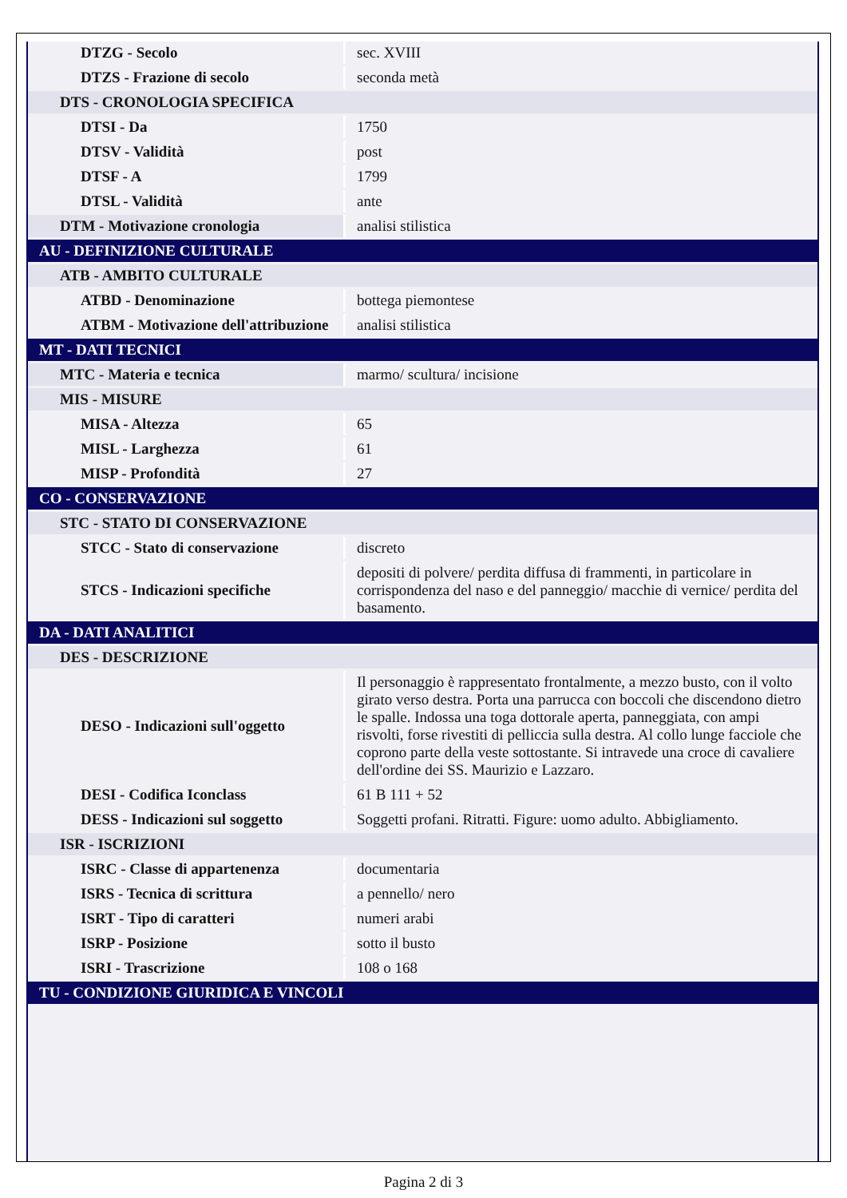| DTZG - Secolo | sec. XVIII |
| DTZS - Frazione di secolo | seconda metà |
| DTS - CRONOLOGIA SPECIFICA | |
| DTSI - Da | 1750 |
| DTSV - Validità | post |
| DTSF - A | 1799 |
| DTSL - Validità | ante |
| DTM - Motivazione cronologia | analisi stilistica |
| AU - DEFINIZIONE CULTURALE | |
| ATB - AMBITO CULTURALE | |
| ATBD - Denominazione | bottega piemontese |
| ATBM - Motivazione dell'attribuzione | analisi stilistica |
| MT - DATI TECNICI | |
| MTC - Materia e tecnica | marmo/ scultura/ incisione |
| MIS - MISURE | |
| MISA - Altezza | 65 |
| MISL - Larghezza | 61 |
| MISP - Profondità | 27 |
| CO - CONSERVAZIONE | |
| STC - STATO DI CONSERVAZIONE | |
| STCC - Stato di conservazione | discreto |
| STCS - Indicazioni specifiche | depositi di polvere/ perdita diffusa di frammenti, in particolare in corrispondenza del naso e del panneggio/ macchie di vernice/ perdita del basamento. |
| DA - DATI ANALITICI | |
| DES - DESCRIZIONE | |
| DESO - Indicazioni sull'oggetto | Il personaggio è rappresentato frontalmente, a mezzo busto, con il volto girato verso destra. Porta una parrucca con boccoli che discendono dietro le spalle. Indossa una toga dottorale aperta, panneggiata, con ampi risvolti, forse rivestiti di pelliccia sulla destra. Al collo lunge facciole che coprono parte della veste sottostante. Si intravede una croce di cavaliere dell'ordine dei SS. Maurizio e Lazzaro. |
| DESI - Codifica Iconclass | 61 B 111 + 52 |
| DESS - Indicazioni sul soggetto | Soggetti profani. Ritratti. Figure: uomo adulto. Abbigliamento. |
| ISR - ISCRIZIONI | |
| ISRC - Classe di appartenenza | documentaria |
| ISRS - Tecnica di scrittura | a pennello/ nero |
| ISRT - Tipo di caratteri | numeri arabi |
| ISRP - Posizione | sotto il busto |
| ISRI - Trascrizione | 108 o 168 |
| TU - CONDIZIONE GIURIDICA E VINCOLI | |
Pagina 2 di 3